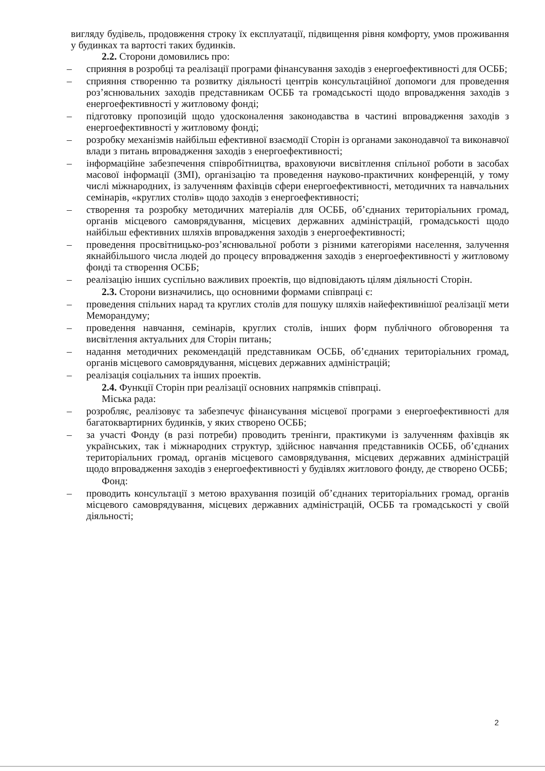вигляду будівель, продовження строку їх експлуатації, підвищення рівня комфорту, умов проживання у будинках та вартості таких будинків.
2.2. Сторони домовились про:
– сприяння в розробці та реалізації програми фінансування заходів з енергоефективності для ОСББ;
– сприяння створенню та розвитку діяльності центрів консультаційної допомоги для проведення роз’яснювальних заходів представникам ОСББ та громадськості щодо впровадження заходів з енергоефективності у житловому фонді;
– підготовку пропозицій щодо удосконалення законодавства в частині впровадження заходів з енергоефективності у житловому фонді;
– розробку механізмів найбільш ефективної взаємодії Сторін із органами законодавчої та виконавчої влади з питань впровадження заходів з енергоефективності;
– інформаційне забезпечення співробітництва, враховуючи висвітлення спільної роботи в засобах масової інформації (ЗМІ), організацію та проведення науково-практичних конференцій, у тому числі міжнародних, із залученням фахівців сфери енергоефективності, методичних та навчальних семінарів, «круглих столів» щодо заходів з енергоефективності;
– створення та розробку методичних матеріалів для ОСББ, об’єднаних територіальних громад, органів місцевого самоврядування, місцевих державних адміністрацій, громадськості щодо найбільш ефективних шляхів впровадження заходів з енергоефективності;
– проведення просвітницько-роз’яснювальної роботи з різними категоріями населення, залучення якнайбільшого числа людей до процесу впровадження заходів з енергоефективності у житловому фонді та створення ОСББ;
– реалізацію інших суспільно важливих проектів, що відповідають цілям діяльності Сторін.
2.3. Сторони визначились, що основними формами співпраці є:
– проведення спільних нарад та круглих столів для пошуку шляхів найефективнішої реалізації мети Меморандуму;
– проведення навчання, семінарів, круглих столів, інших форм публічного обговорення та висвітлення актуальних для Сторін питань;
– надання методичних рекомендацій представникам ОСББ, об’єднаних територіальних громад, органів місцевого самоврядування, місцевих державних адміністрацій;
– реалізація соціальних та інших проектів.
2.4. Функції Сторін при реалізації основних напрямків співпраці.
Міська рада:
– розробляє, реалізовує та забезпечує фінансування місцевої програми з енергоефективності для багатоквартирних будинків, у яких створено ОСББ;
– за участі Фонду (в разі потреби) проводить тренінги, практикуми із залученням фахівців як українських, так і міжнародних структур, здійснює навчання представників ОСББ, об’єднаних територіальних громад, органів місцевого самоврядування, місцевих державних адміністрацій щодо впровадження заходів з енергоефективності у будівлях житлового фонду, де створено ОСББ;
Фонд:
– проводить консультації з метою врахування позицій об’єднаних територіальних громад, органів місцевого самоврядування, місцевих державних адміністрацій, ОСББ та громадськості у своїй діяльності;
2